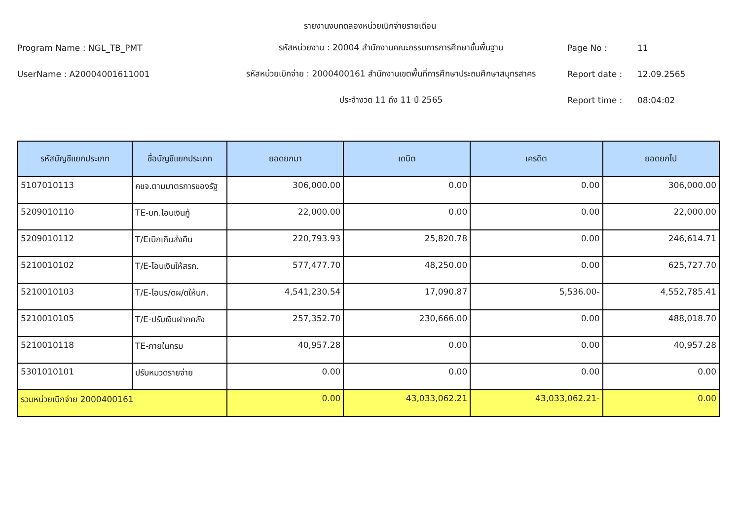รายงานงบทดลองหน่วยเบิกจ่ายรายเดือน
Program Name : NGL_TB_PMT รหัสหน่วยงาน : 20004 สำนักงานคณะกรรมการการศึกษาขั้นพื้นฐาน Page No : 11
UserName : A20004001611001
รหัสหน่วยเบิกจ่าย : 2000400161 สำนักงานเขตพื้นที่การศึกษาประถมศึกษาสมุทรสาคร
Report date : 12.09.2565
ประจำงวด 11 ถึง 11 ปี 2565 Report time : 08:04:02
| รหัสบัญชีแยกประเภท | ชื่อบัญชีแยกประเภท | ยอดยกมา | เดบิต | เครดิต | ยอดยกไป |
| --- | --- | --- | --- | --- | --- |
| 5107010113 | คชจ.ตามมาตรการของรัฐ | 306,000.00 | 0.00 | 0.00 | 306,000.00 |
| 5209010110 | TE-บก.โอนเงินกู้ | 22,000.00 | 0.00 | 0.00 | 22,000.00 |
| 5209010112 | T/Eเบิกเกินส่งคืน | 220,793.93 | 25,820.78 | 0.00 | 246,614.71 |
| 5210010102 | T/E-โอนเงินให้สรก. | 577,477.70 | 48,250.00 | 0.00 | 625,727.70 |
| 5210010103 | T/E-โอนร/ดผ/ดให้บก. | 4,541,230.54 | 17,090.87 | 5,536.00- | 4,552,785.41 |
| 5210010105 | T/E-ปรับเงินฝากคลัง | 257,352.70 | 230,666.00 | 0.00 | 488,018.70 |
| 5210010118 | TE-ภายในกรม | 40,957.28 | 0.00 | 0.00 | 40,957.28 |
| 5301010101 | ปรับหมวดรายจ่าย | 0.00 | 0.00 | 0.00 | 0.00 |
| รวมหน่วยเบิกจ่าย 2000400161 | | 0.00 | 43,033,062.21 | 43,033,062.21- | 0.00 |